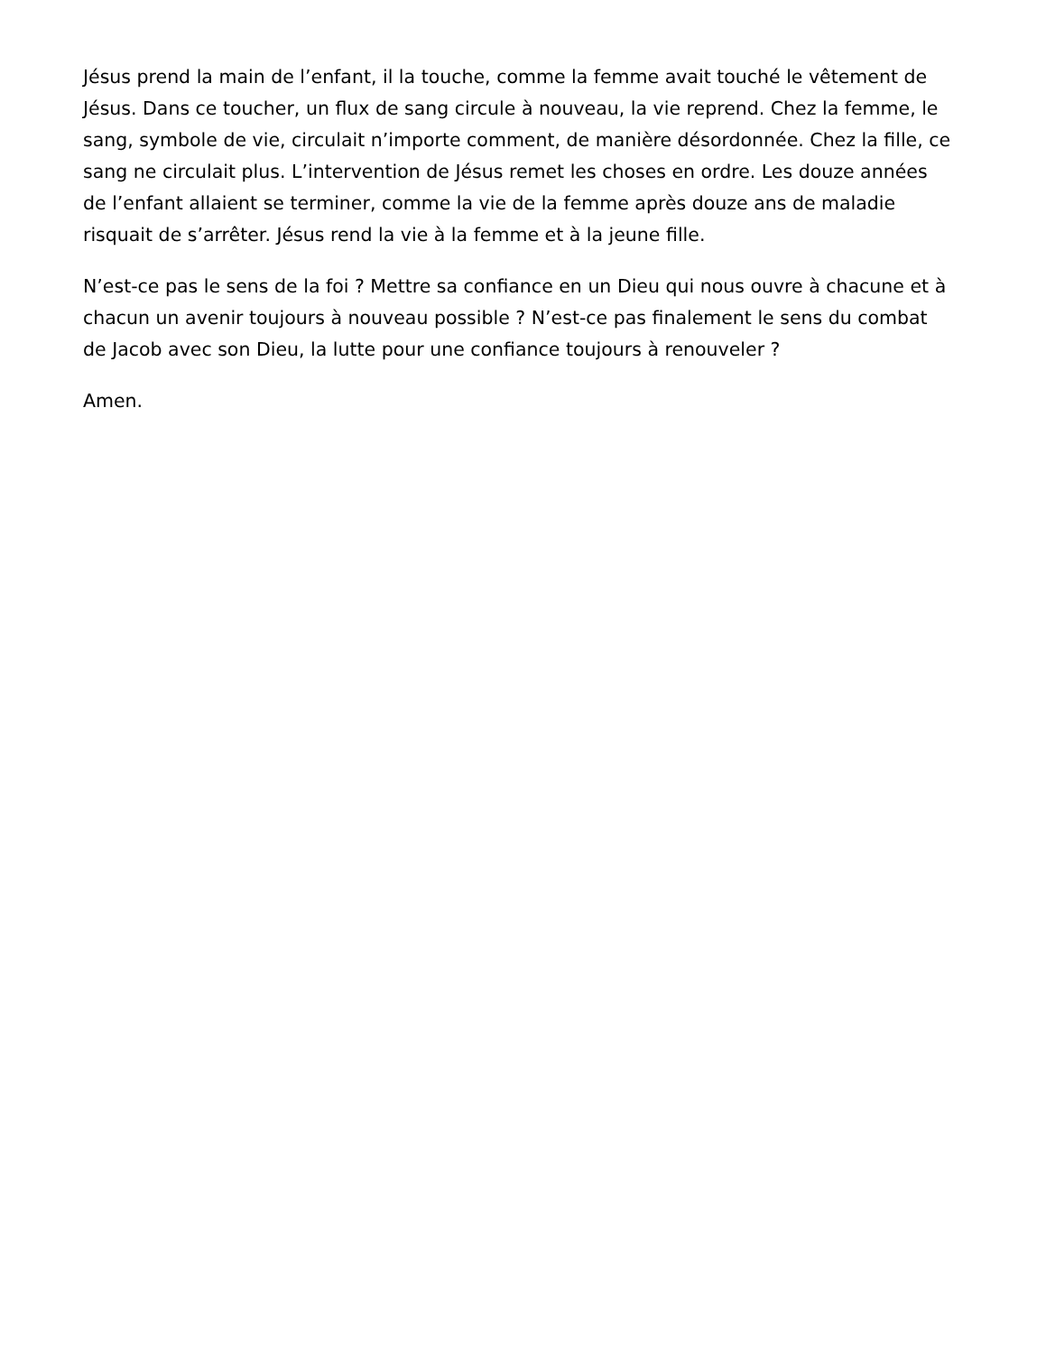Jésus prend la main de l’enfant, il la touche, comme la femme avait touché le vêtement de Jésus. Dans ce toucher, un flux de sang circule à nouveau, la vie reprend. Chez la femme, le sang, symbole de vie, circulait n’importe comment, de manière désordonnée. Chez la fille, ce sang ne circulait plus. L’intervention de Jésus remet les choses en ordre. Les douze années de l’enfant allaient se terminer, comme la vie de la femme après douze ans de maladie risquait de s’arrêter. Jésus rend la vie à la femme et à la jeune fille.
N’est-ce pas le sens de la foi ? Mettre sa confiance en un Dieu qui nous ouvre à chacune et à chacun un avenir toujours à nouveau possible ? N’est-ce pas finalement le sens du combat de Jacob avec son Dieu, la lutte pour une confiance toujours à renouveler ?
Amen.